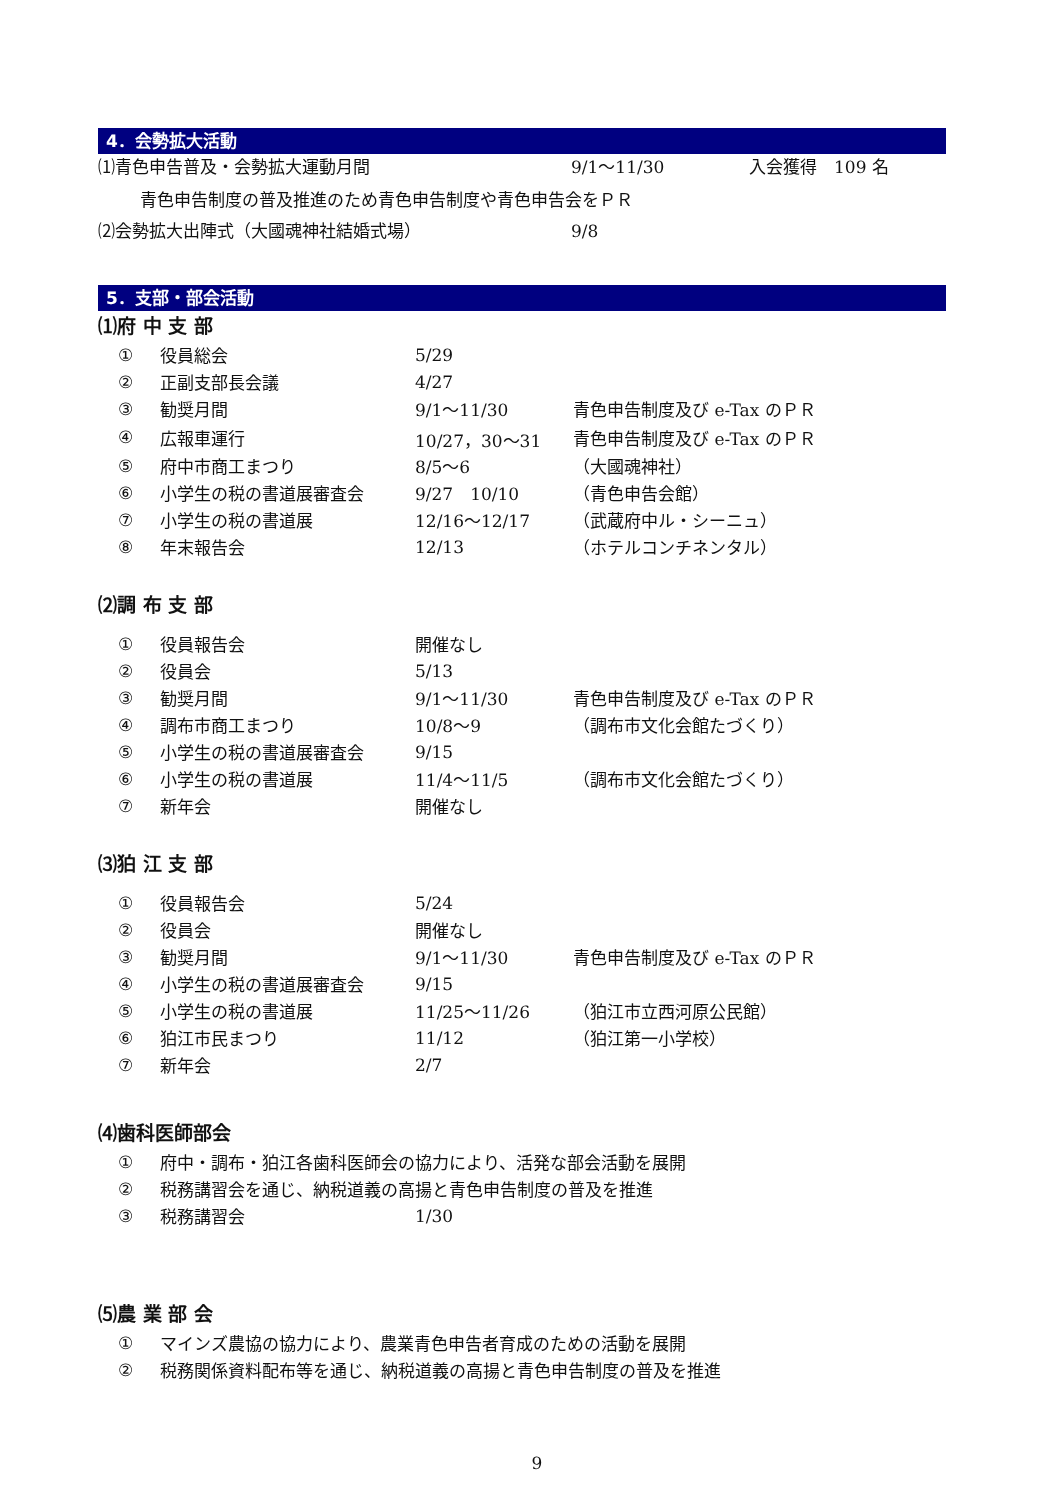4．会勢拡大活動
⑴青色申告普及・会勢拡大運動月間 9/1～11/30 入会獲得　109 名
青色申告制度の普及推進のため青色申告制度や青色申告会をＰＲ
⑵会勢拡大出陣式（大國魂神社結婚式場） 9/8
5．支部・部会活動
⑴府 中 支 部
| ① | 役員総会 | 5/29 | |
| ② | 正副支部長会議 | 4/27 | |
| ③ | 勧奨月間 | 9/1～11/30 | 青色申告制度及び e-Tax のＰＲ |
| ④ | 広報車運行 | 10/27，30～31 | 青色申告制度及び e-Tax のＰＲ |
| ⑤ | 府中市商工まつり | 8/5～6 | （大國魂神社） |
| ⑥ | 小学生の税の書道展審査会 | 9/27 10/10 | （青色申告会館） |
| ⑦ | 小学生の税の書道展 | 12/16～12/17 | （武蔵府中ル・シーニュ） |
| ⑧ | 年末報告会 | 12/13 | （ホテルコンチネンタル） |
⑵調 布 支 部
| ① | 役員報告会 | 開催なし | |
| ② | 役員会 | 5/13 | |
| ③ | 勧奨月間 | 9/1～11/30 | 青色申告制度及び e-Tax のＰＲ |
| ④ | 調布市商工まつり | 10/8～9 | （調布市文化会館たづくり） |
| ⑤ | 小学生の税の書道展審査会 | 9/15 | |
| ⑥ | 小学生の税の書道展 | 11/4～11/5 | （調布市文化会館たづくり） |
| ⑦ | 新年会 | 開催なし | |
⑶狛 江 支 部
| ① | 役員報告会 | 5/24 | |
| ② | 役員会 | 開催なし | |
| ③ | 勧奨月間 | 9/1～11/30 | 青色申告制度及び e-Tax のＰＲ |
| ④ | 小学生の税の書道展審査会 | 9/15 | |
| ⑤ | 小学生の税の書道展 | 11/25～11/26 | （狛江市立西河原公民館） |
| ⑥ | 狛江市民まつり | 11/12 | （狛江第一小学校） |
| ⑦ | 新年会 | 2/7 | |
⑷歯科医師部会
| ① | 府中・調布・狛江各歯科医師会の協力により、活発な部会活動を展開 | | |
| ② | 税務講習会を通じ、納税道義の高揚と青色申告制度の普及を推進 | | |
| ③ | 税務講習会 | 1/30 | |
⑸農 業 部 会
| ① | マインズ農協の協力により、農業青色申告者育成のための活動を展開 |
| ② | 税務関係資料配布等を通じ、納税道義の高揚と青色申告制度の普及を推進 |
9